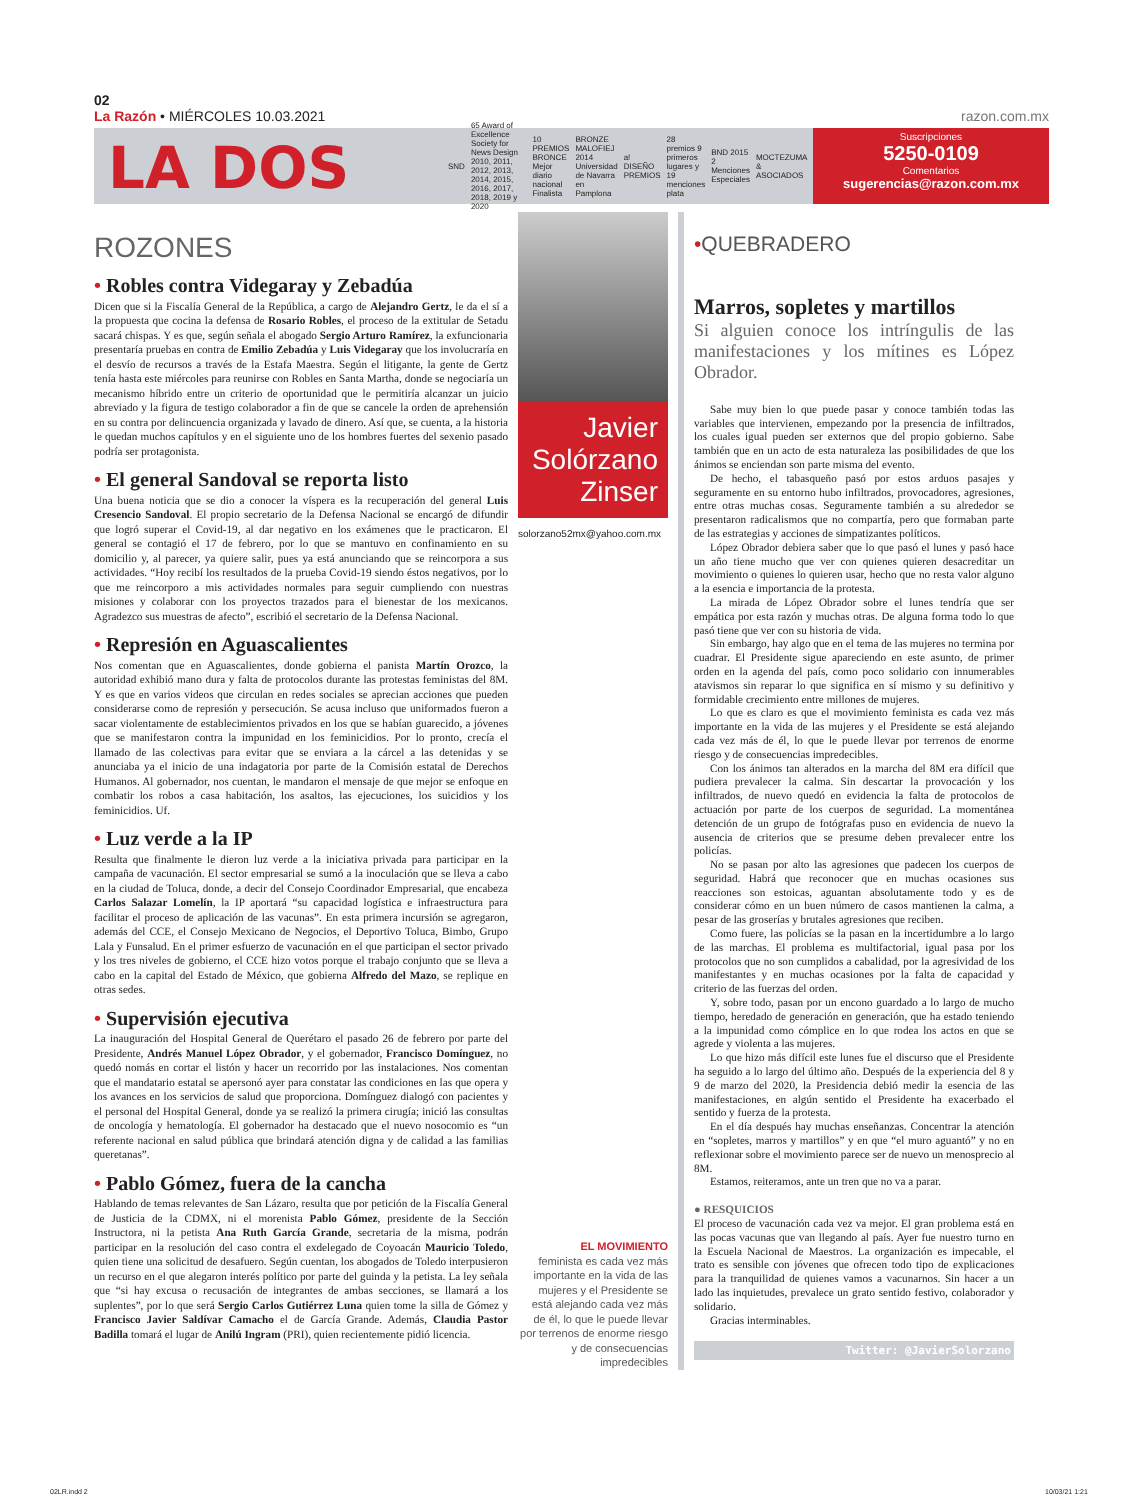02
La Razón • MIÉRCOLES 10.03.2021 razon.com.mx
LA DOS
SND 65 Award of Excellence Society for News Design 2010, 2011, 2012, 2013, 2014, 2015, 2016, 2017, 2018, 2019 y 2020 10 PREMIOS BRONCE Mejor diario nacional Finalista BRONZE MALOFIEJ 2014 Universidad de Navarra en Pamplona a! DISEÑO PREMIOS 28 premios 9 primeros lugares y 19 menciones plata BND 2015 2 Menciones Especiales MOCTEZUMA & ASOCIADOS
Suscripciones
5250-0109
Comentarios
sugerencias@razon.com.mx
ROZONES
• Robles contra Videgaray y Zebadúa
Dicen que si la Fiscalía General de la República, a cargo de Alejandro Gertz, le da el sí a la propuesta que cocina la defensa de Rosario Robles, el proceso de la extitular de Setadu sacará chispas. Y es que, según señala el abogado Sergio Arturo Ramírez, la exfuncionaria presentaría pruebas en contra de Emilio Zebadúa y Luis Videgaray que los involucraría en el desvío de recursos a través de la Estafa Maestra. Según el litigante, la gente de Gertz tenía hasta este miércoles para reunirse con Robles en Santa Martha, donde se negociaría un mecanismo híbrido entre un criterio de oportunidad que le permitiría alcanzar un juicio abreviado y la figura de testigo colaborador a fin de que se cancele la orden de aprehensión en su contra por delincuencia organizada y lavado de dinero. Así que, se cuenta, a la historia le quedan muchos capítulos y en el siguiente uno de los hombres fuertes del sexenio pasado podría ser protagonista.
• El general Sandoval se reporta listo
Una buena noticia que se dio a conocer la víspera es la recuperación del general Luis Cresencio Sandoval. El propio secretario de la Defensa Nacional se encargó de difundir que logró superar el Covid-19, al dar negativo en los exámenes que le practicaron. El general se contagió el 17 de febrero, por lo que se mantuvo en confinamiento en su domicilio y, al parecer, ya quiere salir, pues ya está anunciando que se reincorpora a sus actividades. “Hoy recibí los resultados de la prueba Covid-19 siendo éstos negativos, por lo que me reincorporo a mis actividades normales para seguir cumpliendo con nuestras misiones y colaborar con los proyectos trazados para el bienestar de los mexicanos. Agradezco sus muestras de afecto”, escribió el secretario de la Defensa Nacional.
• Represión en Aguascalientes
Nos comentan que en Aguascalientes, donde gobierna el panista Martín Orozco, la autoridad exhibió mano dura y falta de protocolos durante las protestas feministas del 8M. Y es que en varios videos que circulan en redes sociales se aprecian acciones que pueden considerarse como de represión y persecución. Se acusa incluso que uniformados fueron a sacar violentamente de establecimientos privados en los que se habían guarecido, a jóvenes que se manifestaron contra la impunidad en los feminicidios. Por lo pronto, crecía el llamado de las colectivas para evitar que se enviara a la cárcel a las detenidas y se anunciaba ya el inicio de una indagatoria por parte de la Comisión estatal de Derechos Humanos. Al gobernador, nos cuentan, le mandaron el mensaje de que mejor se enfoque en combatir los robos a casa habitación, los asaltos, las ejecuciones, los suicidios y los feminicidios. Uf.
• Luz verde a la IP
Resulta que finalmente le dieron luz verde a la iniciativa privada para participar en la campaña de vacunación. El sector empresarial se sumó a la inoculación que se lleva a cabo en la ciudad de Toluca, donde, a decir del Consejo Coordinador Empresarial, que encabeza Carlos Salazar Lomelín, la IP aportará “su capacidad logística e infraestructura para facilitar el proceso de aplicación de las vacunas”. En esta primera incursión se agregaron, además del CCE, el Consejo Mexicano de Negocios, el Deportivo Toluca, Bimbo, Grupo Lala y Funsalud. En el primer esfuerzo de vacunación en el que participan el sector privado y los tres niveles de gobierno, el CCE hizo votos porque el trabajo conjunto que se lleva a cabo en la capital del Estado de México, que gobierna Alfredo del Mazo, se replique en otras sedes.
• Supervisión ejecutiva
La inauguración del Hospital General de Querétaro el pasado 26 de febrero por parte del Presidente, Andrés Manuel López Obrador, y el gobernador, Francisco Domínguez, no quedó nomás en cortar el listón y hacer un recorrido por las instalaciones. Nos comentan que el mandatario estatal se apersonó ayer para constatar las condiciones en las que opera y los avances en los servicios de salud que proporciona. Domínguez dialogó con pacientes y el personal del Hospital General, donde ya se realizó la primera cirugía; inició las consultas de oncología y hematología. El gobernador ha destacado que el nuevo nosocomio es “un referente nacional en salud pública que brindará atención digna y de calidad a las familias queretanas”.
• Pablo Gómez, fuera de la cancha
Hablando de temas relevantes de San Lázaro, resulta que por petición de la Fiscalía General de Justicia de la CDMX, ni el morenista Pablo Gómez, presidente de la Sección Instructora, ni la petista Ana Ruth García Grande, secretaria de la misma, podrán participar en la resolución del caso contra el exdelegado de Coyoacán Mauricio Toledo, quien tiene una solicitud de desafuero. Según cuentan, los abogados de Toledo interpusieron un recurso en el que alegaron interés político por parte del guinda y la petista. La ley señala que “si hay excusa o recusación de integrantes de ambas secciones, se llamará a los suplentes”, por lo que será Sergio Carlos Gutiérrez Luna quien tome la silla de Gómez y Francisco Javier Saldívar Camacho el de García Grande. Además, Claudia Pastor Badilla tomará el lugar de Anilú Ingram (PRI), quien recientemente pidió licencia.
Javier Solórzano Zinser
solorzano52mx@yahoo.com.mx
EL MOVIMIENTO
feminista es cada vez más importante en la vida de las mujeres y el Presidente se está alejando cada vez más de él, lo que le puede llevar por terrenos de enorme riesgo y de consecuencias impredecibles
•QUEBRADERO
Marros, sopletes y martillos
Si alguien conoce los intríngulis de las manifestaciones y los mítines es López Obrador.
Sabe muy bien lo que puede pasar y conoce también todas las variables que intervienen, empezando por la presencia de infiltrados, los cuales igual pueden ser externos que del propio gobierno. Sabe también que en un acto de esta naturaleza las posibilidades de que los ánimos se enciendan son parte misma del evento.
De hecho, el tabasqueño pasó por estos arduos pasajes y seguramente en su entorno hubo infiltrados, provocadores, agresiones, entre otras muchas cosas. Seguramente también a su alrededor se presentaron radicalismos que no compartía, pero que formaban parte de las estrategias y acciones de simpatizantes políticos.
López Obrador debiera saber que lo que pasó el lunes y pasó hace un año tiene mucho que ver con quienes quieren desacreditar un movimiento o quienes lo quieren usar, hecho que no resta valor alguno a la esencia e importancia de la protesta.
La mirada de López Obrador sobre el lunes tendría que ser empática por esta razón y muchas otras. De alguna forma todo lo que pasó tiene que ver con su historia de vida.
Sin embargo, hay algo que en el tema de las mujeres no termina por cuadrar. El Presidente sigue apareciendo en este asunto, de primer orden en la agenda del país, como poco solidario con innumerables atavismos sin reparar lo que significa en sí mismo y su definitivo y formidable crecimiento entre millones de mujeres.
Lo que es claro es que el movimiento feminista es cada vez más importante en la vida de las mujeres y el Presidente se está alejando cada vez más de él, lo que le puede llevar por terrenos de enorme riesgo y de consecuencias impredecibles.
Con los ánimos tan alterados en la marcha del 8M era difícil que pudiera prevalecer la calma. Sin descartar la provocación y los infiltrados, de nuevo quedó en evidencia la falta de protocolos de actuación por parte de los cuerpos de seguridad. La momentánea detención de un grupo de fotógrafas puso en evidencia de nuevo la ausencia de criterios que se presume deben prevalecer entre los policías.
No se pasan por alto las agresiones que padecen los cuerpos de seguridad. Habrá que reconocer que en muchas ocasiones sus reacciones son estoicas, aguantan absolutamente todo y es de considerar cómo en un buen número de casos mantienen la calma, a pesar de las groserías y brutales agresiones que reciben.
Como fuere, las policías se la pasan en la incertidumbre a lo largo de las marchas. El problema es multifactorial, igual pasa por los protocolos que no son cumplidos a cabalidad, por la agresividad de los manifestantes y en muchas ocasiones por la falta de capacidad y criterio de las fuerzas del orden.
Y, sobre todo, pasan por un encono guardado a lo largo de mucho tiempo, heredado de generación en generación, que ha estado teniendo a la impunidad como cómplice en lo que rodea los actos en que se agrede y violenta a las mujeres.
Lo que hizo más difícil este lunes fue el discurso que el Presidente ha seguido a lo largo del último año. Después de la experiencia del 8 y 9 de marzo del 2020, la Presidencia debió medir la esencia de las manifestaciones, en algún sentido el Presidente ha exacerbado el sentido y fuerza de la protesta.
En el día después hay muchas enseñanzas. Concentrar la atención en “sopletes, marros y martillos” y en que “el muro aguantó” y no en reflexionar sobre el movimiento parece ser de nuevo un menosprecio al 8M.
Estamos, reiteramos, ante un tren que no va a parar.
● RESQUICIOS
El proceso de vacunación cada vez va mejor. El gran problema está en las pocas vacunas que van llegando al país. Ayer fue nuestro turno en la Escuela Nacional de Maestros. La organización es impecable, el trato es sensible con jóvenes que ofrecen todo tipo de explicaciones para la tranquilidad de quienes vamos a vacunarnos. Sin hacer a un lado las inquietudes, prevalece un grato sentido festivo, colaborador y solidario.
Gracias interminables.
Twitter: @JavierSolorzano
02LR.indd 2 10/03/21 1:21